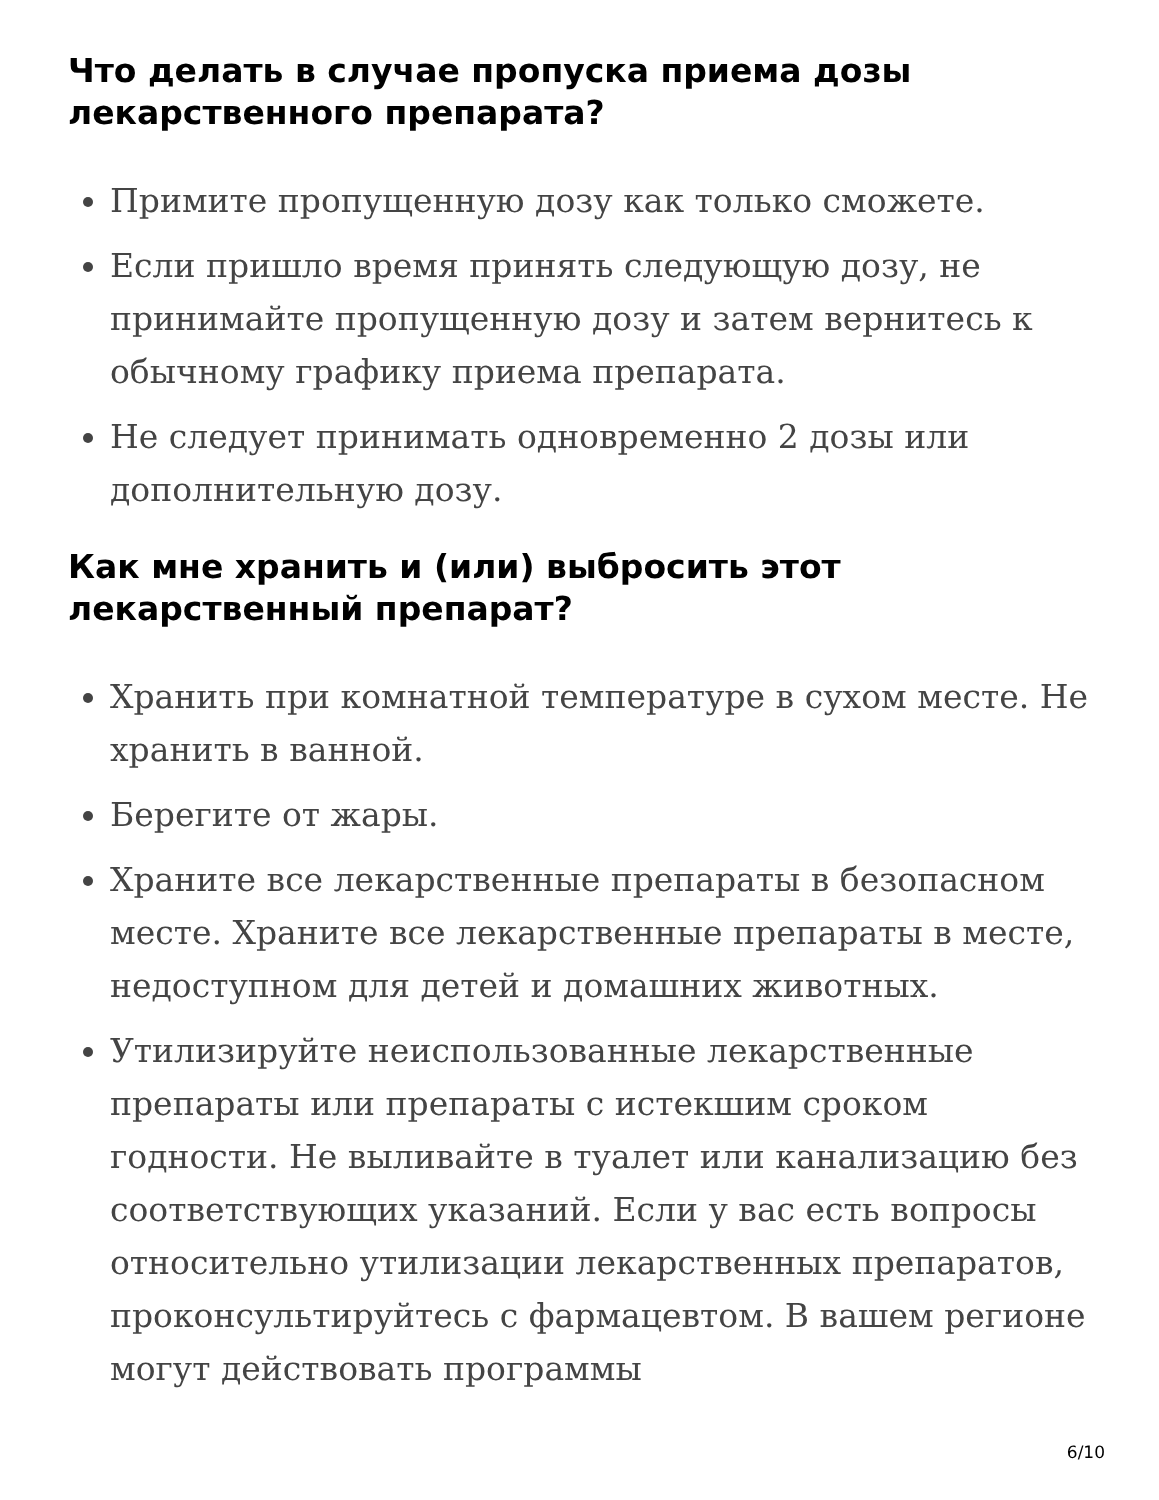Что делать в случае пропуска приема дозы лекарственного препарата?
Примите пропущенную дозу как только сможете.
Если пришло время принять следующую дозу, не принимайте пропущенную дозу и затем вернитесь к обычному графику приема препарата.
Не следует принимать одновременно 2 дозы или дополнительную дозу.
Как мне хранить и (или) выбросить этот лекарственный препарат?
Хранить при комнатной температуре в сухом месте. Не хранить в ванной.
Берегите от жары.
Храните все лекарственные препараты в безопасном месте. Храните все лекарственные препараты в месте, недоступном для детей и домашних животных.
Утилизируйте неиспользованные лекарственные препараты или препараты с истекшим сроком годности. Не выливайте в туалет или канализацию без соответствующих указаний. Если у вас есть вопросы относительно утилизации лекарственных препаратов, проконсультируйтесь с фармацевтом. В вашем регионе могут действовать программы
6/10